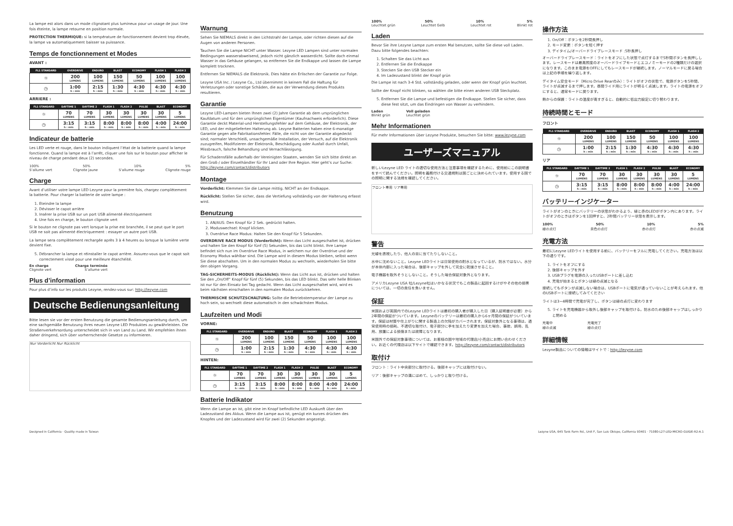La lampe est alors dans un mode clignotant plus lumineux pour un usage de jour. Une fois éteinte, la lampe retourne en position normale.
PROTECTION THERMIQUE: si la température de fonctionnement devient trop élevée, la lampe va automatiquement baisser sa puissance.
Temps de fonctionnement et Modes
AVANT :
| FL1 STANDARD | OVERDRIVE | ENDURO | BLAST | ECONOMY | FLASH 1 | FLASH 2 |
| --- | --- | --- | --- | --- | --- | --- |
| ☼ | 200 LUMENS | 100 LUMENS | 150 LUMENS | 50 LUMENS | 100 LUMENS | 100 LUMENS |
| ◷ | 1:00 h : min | 2:15 h : min | 1:30 h : min | 4:30 h : min | 4:30 h : min | 4:30 h : min |
ARRIERE :
| FL1 STANDARD | DAYTIME 1 | DAYTIME 2 | FLASH 1 | FLASH 2 | PULSE | BLAST | ECONOMY |
| --- | --- | --- | --- | --- | --- | --- | --- |
| ☼ | 70 LUMENS | 70 LUMENS | 30 LUMENS | 30 LUMENS | 30 LUMENS | 30 LUMENS | 5 LUMENS |
| ◷ | 3:15 h : min | 3:15 h : min | 8:00 h : min | 8:00 h : min | 8:00 h : min | 4:00 h : min | 24:00 h : min |
Indicateur de batterie
Les LED verte et rouge, dans le bouton indiquent l’état de la batterie quand la lampe fonctionne. Quand la lampe est à l’arrêt, cliquer une fois sur le bouton pour afficher le niveau de charge pendant deux (2) secondes.
100% 50% 10% 5%
S’allume vert Clignote jaune S’allume rouge Clignote rouge
Charge
Avant d’utiliser votre lampe LED Lezyne pour la première fois, chargez complètement la batterie. Pour charger la batterie de votre lampe :
1. Eteindre la lampe
2. Dévisser le capot arrière
3. Insérer la prise USB sur un port USB alimenté électriquement
4. Une fois en charge, le bouton clignote vert
Si le bouton ne clignote pas vert lorsque la prise est branchée, il se peut que le port USB ne soit pas alimenté électriquement : essayer un autre port USB.
La lampe sera complètement rechargée après 3 à 4 heures ou lorsque la lumière verte devient fixe.
5. Débrancher la lampe et réinstaller le capot arrière. Assurez-vous que le capot soit correctement vissé pour une meilleure étanchéité.
En charge Charge terminée
Clignote vert S’allume vert
Plus d’information
Pour plus d’info sur les produits Lezyne, rendez-vous sur: http://lezyne.com
Deutsche Bedienungsanleitung
Bitte lesen sie vor der ersten Benutzung die gesamte Bedienungsanleitung durch, um eine sachgemäße Benutzung ihres neuen Lezyne LED Produktes zu gewährleisten. Die Straßenverkehrsordung unterscheidet sich in von Land zu Land. Wir empfehlen ihnen daher dringend, sich über vorherrschende Gesetze zu informieren.
Nur Vorderlicht Nur Rücklicht
Warnung
Sehen Sie NIEMALS direkt in den Lichtstrahl der Lampe, oder richten diesen auf die Augen von anderen Personen.
Tauchen Sie die Lampe NICHT unter Wasser. Lezyne LED Lampen sind unter normalen Bedingungen wasserabweisend, jedoch nicht gänzlich wasserdicht. Sollte doch einmal Wasser in das Gehäuse gelangen, so entfernen Sie die Endkappe und lassen die Lampe komplett trocknen.
Entfernen Sie NIEMALS die Elektronik. Dies hätte ein Erlischen der Garantie zur Folge.
Lezyne USA Inc. / Lezyne Co., Ltd übernimmt in keinem Fall die Haftung für Verletzungen oder sonstige Schäden, die aus der Verwendung dieses Produkts resultieren.
Garantie
Lezyne LED-Lampen bieten Ihnen zwei (2) Jahre Garantie ab dem ursprünglichen Kaufdatum und für den ursprünglichen Eigentümer (Kaufnachweis erforderlich). Diese Garantie deckt Material-und Herstellungsfehler auf dem Gehäuse, der Elektronik, der LED, und der mitgelieferten Halterung ab. Lezyne Batterien haben eine 6-monatige Garantie gegen alle Fabrikationsfehler. Fälle, die nicht von der Garantie abgedeckt sind; normaler Verschleiß, unsachgemäße Installation, der Versuch, auf die Elektronik zuzugreifen, Modifizieren der Elektronik, Beschädigung oder Ausfall durch Unfall, Missbrauch, falsche Behandlung und Vernachlässigung.
Für Schadensfälle außerhalb der Vereinigten Staaten, wenden Sie sich bitte direkt an den Groß-/ oder Einzelhändler für Ihr Land oder Ihre Region. Hier geht’s zur Suche: http://lezyne.com/contact/distributors
Montage
Vorderlicht: Klemmen Sie die Lampe mittig. NICHT an der Endkappe.
Rücklicht: Stellen Sie sicher, dass die Vertiefung vollständig von der Halterung erfasst wird.
Benutzung
1. AN/AUS: Den Knopf für 2 Sek. gedrückt halten.
2. Moduswechsel: Knopf klicken.
3. Overdrive Race Modus: Halten Sie den Knopf für 5 Sekunden.
OVERDRIVE RACE MODUS (Vorderlicht): Wenn das Licht ausgeschaltet ist, drücken und halten Sie den Knopf für fünf (5) Sekunden, bis das Licht blinkt. Ihre Lampe befindet sich nun im Overdrive Race Modus, in welchem nur der Overdrive und der Economy Modus wählbar sind. Die Lampe wird in diesem Modus bleiben, selbst wenn Sie diese abschalten. Um in den normalen Modus zu wechseln, wiederholen Sie bitte den obigen Vorgang.
TAG-SICHERHEITS-MODUS (Rücklicht): Wenn das Licht aus ist, drücken und halten Sie den „On/Off“ Knopf für fünf (5) Sekunden, bis das LED blinkt. Das sehr helle Blinken ist nur für den Einsatz bei Tag gedacht. Wenn das Licht ausgeschaltet wird, wird es beim nächsten einschalten in den normalen Modus zurückkehren.
THERMISCHE SCHUTZSCHALTUNG: Sollte die Betriebstemperatur der Lampe zu hoch sein, so wechselt diese automatisch in den schwächsten Modus.
Laufzeiten und Modi
VORNE:
| FL1 STANDARD | OVERDRIVE | ENDURO | BLAST | ECONOMY | FLASH 1 | FLASH 2 |
| --- | --- | --- | --- | --- | --- | --- |
| ☼ | 200 LUMENS | 100 LUMENS | 150 LUMENS | 50 LUMENS | 100 LUMENS | 100 LUMENS |
| ◷ | 1:00 h : min | 2:15 h : min | 1:30 h : min | 4:30 h : min | 4:30 h : min | 4:30 h : min |
HINTEN:
| FL1 STANDARD | DAYTIME 1 | DAYTIME 2 | FLASH 1 | FLASH 2 | PULSE | BLAST | ECONOMY |
| --- | --- | --- | --- | --- | --- | --- | --- |
| ☼ | 70 LUMENS | 70 LUMENS | 30 LUMENS | 30 LUMENS | 30 LUMENS | 30 LUMENS | 5 LUMENS |
| ◷ | 3:15 h : min | 3:15 h : min | 8:00 h : min | 8:00 h : min | 8:00 h : min | 4:00 h : min | 24:00 h : min |
Batterie Indikator
Wenn die Lampe an ist, gibt eine im Knopf befindliche LED Auskunft über den Ladezustand des Akkus. Wenn die Lampe aus ist, genügt ein kurzes drücken des Knopfes und der Ladezustand wird für zwei (2) Sekunden angezeigt.
100% 50% 10% 5%
Leuchtet grün Leuchtet Gelb Leuchtet rot Blinkt rot
Laden
Bevor Sie ihre Lezyne Lampe zum ersten Mal benutzen, sollte Sie diese voll Laden. Dazu bitte folgendes beachten:
1. Schalten Sie das Licht aus
2. Entfernen Sie die Endkappe
3. Stecken Sie den USB Stecker ein
4. Im Ladezustand blinkt der Knopf grün
Die Lampe ist nach 3-4 Std. vollständig geladen, oder wenn der Knopf grün leuchtet.
Sollte der Knopf nicht blinken, so wählen die bitte einen anderen USB Steckplatz.
5. Entfernen Sie die Lampe und befestigen die Endkappe. Stellen Sie sicher, dass diese fest sitzt, um das Eindringen von Wasser zu verhindern.
Laden Voll geladen
Blinkt grün Leuchtet grün
Mehr Informationen
Für mehr Informationen über Lezyne Produkte, besuchen Sie bitte: www.lezyne.com
ユーザーズマニュアル
新しいLezyne LED ライトの適切な使用方法と注意事項を確認するために、使用前にこの説明書をすべて読んでください。照明を義務付ける交通規則は国ごとに決められています。使用する国での照明に関する法規を確認してください。
フロント専用 リア専用
警告
光線を直視したり、他人の目に当てたりしないこと。
水中に沈めないこと。Lezyne LEDライトは日常使用の耐水となっているが、防水ではない。水分が本体内部に入った場合は、後部キャップを外して完全に乾燥させること。
電子機器を取外そうとしないこと。そうした場合保証対象外となります。
アメリカLezyne USA 社/Lezyne社はいかなる状況でもこの製品に起因するけがやその他の損害については、一切の責任を負いません。
保証
米国および英国内でのLezyne LEDライトは最初の購入者が購入した日（購入証明書が必要）から2年間の保証がついています。Lezyneのバッテリーは最初の購入から6ヶ月間の保証がついています。保証は材質や仕上がりに関する製造上の欠陥がカバーされます。保証対象外となる事項は、通常使用時の損耗、不適切な取付け、電子部分に手を加えたり変更を加えた場合、事故、誤用、乱用、放置による損傷または故障となります。
米国外での保証対象事項については、お客様の国や地域の代理店/小売店にお問い合わせください。お近くの代理店は以下サイトで確認できます。http://lezyne.com/contact/distributors
取付け
フロント：ライト中央部分に取付ける。後部キャップには取付けない。
リア：後部キャップの溝にはめて、しっかりと取り付ける。
操作方法
1. On/Off：ボタンを2秒間長押し
2. モード変更：ボタンを短く押す
3. デイタイム/オーバードライブレースモード :5秒長押し
オーバードライブレースモード：ライトをオフにした状態で点灯するまで5秒間ボタンを長押しします。レースモードは最高照度のオーバードライブモードとエコノミーモードの2種類だけの選択になります。このまま電源をOFFにしてもレースモードが継続します。ノーマルモードに戻る場合は上記の手順を繰り返します。
デイタイム安全モード（Micro Drive Rearのみ）：ライトがオフの状態で、電源ボタンを5秒間、ライトが点滅するまで押します。昼間ライド用にライトが明るく点滅します。ライトの電源をオフにすると、通常モードに戻ります。
熱からの保護：ライトの温度が高すぎると、自動的に低出力設定に切り替わります。
持続時間とモード
フロント
| FL1 STANDARD | OVERDRIVE | ENDURO | BLAST | ECONOMY | FLASH 1 | FLASH 2 |
| --- | --- | --- | --- | --- | --- | --- |
| ☼ | 200 LUMENS | 100 LUMENS | 150 LUMENS | 50 LUMENS | 100 LUMENS | 100 LUMENS |
| ◷ | 1:00 h : min | 2:15 h : min | 1:30 h : min | 4:30 h : min | 4:30 h : min | 4:30 h : min |
リア
| FL1 STANDARD | DAYTIME 1 | DAYTIME 2 | FLASH 1 | FLASH 2 | PULSE | BLAST | ECONOMY |
| --- | --- | --- | --- | --- | --- | --- | --- |
| ☼ | 70 LUMENS | 70 LUMENS | 30 LUMENS | 30 LUMENS | 30 LUMENS | 30 LUMENS | 5 LUMENS |
| ◷ | 3:15 h : min | 3:15 h : min | 8:00 h : min | 8:00 h : min | 8:00 h : min | 4:00 h : min | 24:00 h : min |
バッテリーインジケーター
ライトがオンのときにバッテリーの状態がわかるよう、緑と赤のLEDがボタン内にあります。ライトがオフのときはボタンを1回押すと、2秒間バッテリー状態を表示します。
100% 50% 10% 5%
緑の点灯 黄色の点灯 赤の点灯 赤の点滅
充電方法
最初にLezyne LEDライトを使用する前に、バッテリーをフルに充電してください。充電方法は以下の通りです。
1. ライトをオフにする
2. 後部キャップを外す
3. USBプラグを電源の入ったUSBポートに差し込む
4. 充電が始まるとボタンは緑の点滅となる
接続してもボタンが点滅しない場合は、USBポートに電気が通っていないことが考えられます。他のUSBポートに接続してみてください
ライトは3~4時間で充電が完了し、ボタンは緑の点灯に変わります
5. ライトを充電機器から取外し後部キャップを取付ける。防水のため後部キャップはしっかりと閉める
充電中 充電完了
緑の点滅 緑の点灯
詳細情報
Lezyne製品についての情報はサイトで：http://lezyne.com
Designed in California · Quality made in Taiwan Lezyne USA, 645 Tank Farm Rd., Unit F, San Luis Obispo, California 93401 · 71080-L27-LED-MICRO-GUIDE-R2-A.1